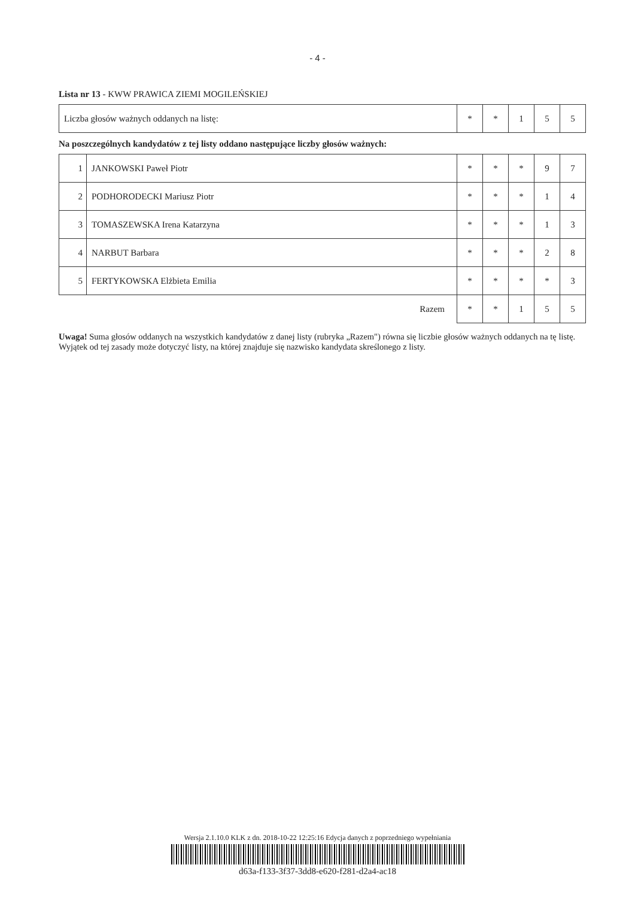- 4 -
Lista nr 13 - KWW PRAWICA ZIEMI MOGILEŃSKIEJ
| Liczba głosów ważnych oddanych na listę: | * | * | 1 | 5 | 5 |
Na poszczególnych kandydatów z tej listy oddano następujące liczby głosów ważnych:
| 1 | JANKOWSKI Paweł Piotr | * | * | * | 9 | 7 |
| 2 | PODHORODECKI Mariusz Piotr | * | * | * | 1 | 4 |
| 3 | TOMASZEWSKA Irena Katarzyna | * | * | * | 1 | 3 |
| 4 | NARBUT Barbara | * | * | * | 2 | 8 |
| 5 | FERTYKOWSKA Elżbieta Emilia | * | * | * | * | 3 |
| Razem | | * | * | 1 | 5 | 5 |
Uwaga! Suma głosów oddanych na wszystkich kandydatów z danej listy (rubryka „Razem") równa się liczbie głosów ważnych oddanych na tę listę. Wyjątek od tej zasady może dotyczyć listy, na której znajduje się nazwisko kandydata skreślonego z listy.
Wersja 2.1.10.0 KLK z dn. 2018-10-22 12:25:16 Edycja danych z poprzedniego wypełniania
d63a-f133-3f37-3dd8-e620-f281-d2a4-ac18